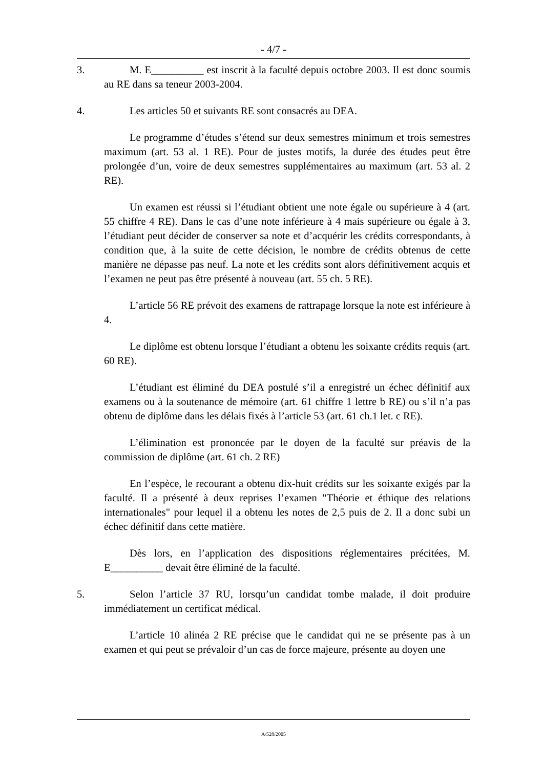- 4/7 -
3. M. E__________ est inscrit à la faculté depuis octobre 2003. Il est donc soumis au RE dans sa teneur 2003-2004.
4. Les articles 50 et suivants RE sont consacrés au DEA.
Le programme d’études s’étend sur deux semestres minimum et trois semestres maximum (art. 53 al. 1 RE). Pour de justes motifs, la durée des études peut être prolongée d’un, voire de deux semestres supplémentaires au maximum (art. 53 al. 2 RE).
Un examen est réussi si l’étudiant obtient une note égale ou supérieure à 4 (art. 55 chiffre 4 RE). Dans le cas d’une note inférieure à 4 mais supérieure ou égale à 3, l’étudiant peut décider de conserver sa note et d’acquérir les crédits correspondants, à condition que, à la suite de cette décision, le nombre de crédits obtenus de cette manière ne dépasse pas neuf. La note et les crédits sont alors définitivement acquis et l’examen ne peut pas être présenté à nouveau (art. 55 ch. 5 RE).
L’article 56 RE prévoit des examens de rattrapage lorsque la note est inférieure à 4.
Le diplôme est obtenu lorsque l’étudiant a obtenu les soixante crédits requis (art. 60 RE).
L’étudiant est éliminé du DEA postulé s’il a enregistré un échec définitif aux examens ou à la soutenance de mémoire (art. 61 chiffre 1 lettre b RE) ou s’il n’a pas obtenu de diplôme dans les délais fixés à l’article 53 (art. 61 ch.1 let. c RE).
L’élimination est prononcée par le doyen de la faculté sur préavis de la commission de diplôme (art. 61 ch. 2 RE)
En l’espèce, le recourant a obtenu dix-huit crédits sur les soixante exigés par la faculté. Il a présenté à deux reprises l’examen "Théorie et éthique des relations internationales" pour lequel il a obtenu les notes de 2,5 puis de 2. Il a donc subi un échec définitif dans cette matière.
Dès lors, en l’application des dispositions réglementaires précitées, M. E__________ devait être éliminé de la faculté.
5. Selon l’article 37 RU, lorsqu’un candidat tombe malade, il doit produire immédiatement un certificat médical.
L’article 10 alinéa 2 RE précise que le candidat qui ne se présente pas à un examen et qui peut se prévaloir d’un cas de force majeure, présente au doyen une
A/528/2005